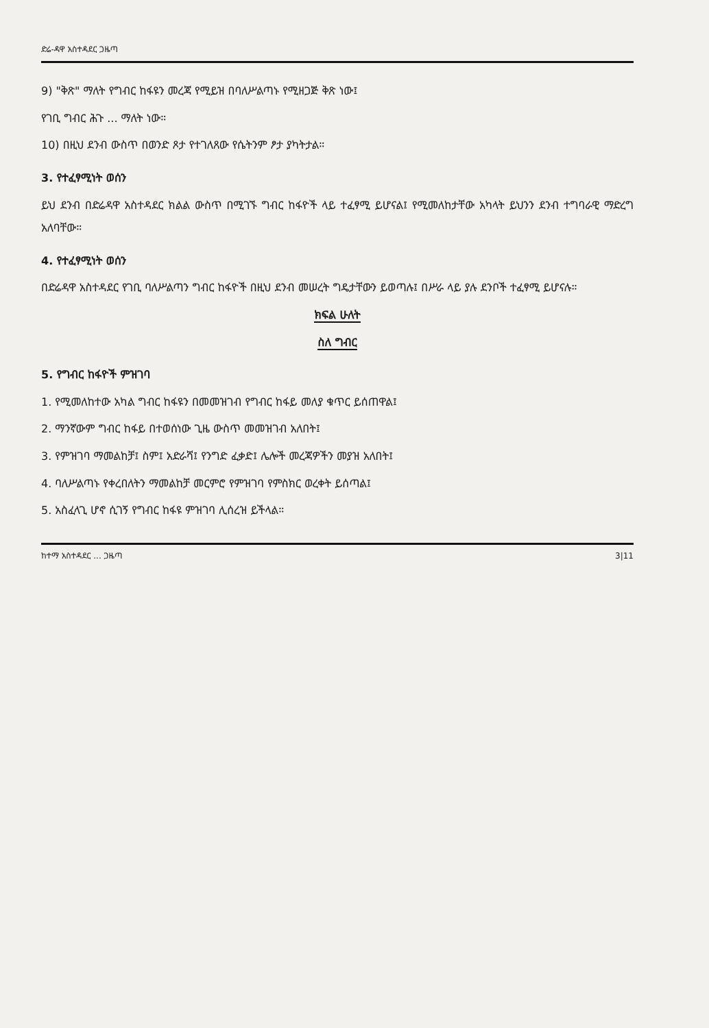ድሬ-ዳዋ አስተዳደር ጋዜጣ
9) "ቅጽ" ማለት የግብር ከፋዩን መረጃ የሚይዝ በባለሥልጣኑ የሚዘጋጅ ቅጽ ነው፤
የገቢ ግብር ሕጉ ... ማለት ነው።
10) በዚህ ደንብ ውስጥ በወንድ ጾታ የተገለጸው የሴትንም ፆታ ያካትታል።
3. የተፈፃሚነት ወሰን
ይህ ደንብ በድሬዳዋ አስተዳደር ክልል ውስጥ በሚገኙ ግብር ከፋዮች ላይ ተፈፃሚ ይሆናል፤ የሚመለከታቸው አካላት ይህንን ደንብ ተግባራዊ ማድረግ አለባቸው።
4. የተፈፃሚነት ወሰን
በድሬዳዋ አስተዳደር የገቢ ባለሥልጣን ግብር ከፋዮች በዚህ ደንብ መሠረት ግዴታቸውን ይወጣሉ፤ በሥራ ላይ ያሉ ደንቦች ተፈፃሚ ይሆናሉ።
ክፍል ሁለት
ስለ ግብር
5. የግብር ከፋዮች ምዝገባ
1. የሚመለከተው አካል ግብር ከፋዩን በመመዝገብ የግብር ከፋይ መለያ ቁጥር ይሰጠዋል፤
2. ማንኛውም ግብር ከፋይ በተወሰነው ጊዜ ውስጥ መመዝገብ አለበት፤
3. የምዝገባ ማመልከቻ፤ ስም፤ አድራሻ፤ የንግድ ፈቃድ፤ ሌሎች መረጃዎችን መያዝ አለበት፤
4. ባለሥልጣኑ የቀረበለትን ማመልከቻ መርምሮ የምዝገባ የምስክር ወረቀት ይሰጣል፤
5. አስፈላጊ ሆኖ ሲገኝ የግብር ከፋዩ ምዝገባ ሊሰረዝ ይችላል።
ከተማ አስተዳደር ... ጋዜጣ 3|11